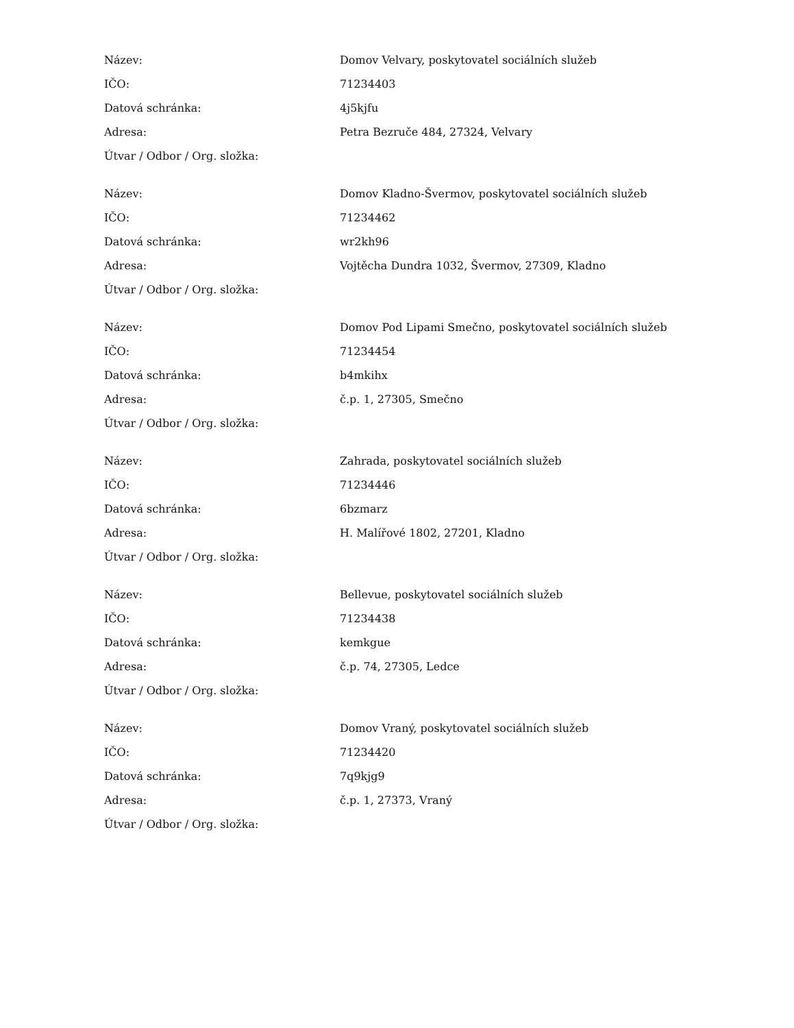| Název: | Domov Velvary, poskytovatel sociálních služeb |
| IČO: | 71234403 |
| Datová schránka: | 4j5kjfu |
| Adresa: | Petra Bezruče 484, 27324, Velvary |
| Útvar / Odbor / Org. složka: | |
| Název: | Domov Kladno-Švermov, poskytovatel sociálních služeb |
| IČO: | 71234462 |
| Datová schránka: | wr2kh96 |
| Adresa: | Vojtěcha Dundra 1032, Švermov, 27309, Kladno |
| Útvar / Odbor / Org. složka: | |
| Název: | Domov Pod Lipami Smečno, poskytovatel sociálních služeb |
| IČO: | 71234454 |
| Datová schránka: | b4mkihx |
| Adresa: | č.p. 1, 27305, Smečno |
| Útvar / Odbor / Org. složka: | |
| Název: | Zahrada, poskytovatel sociálních služeb |
| IČO: | 71234446 |
| Datová schránka: | 6bzmarz |
| Adresa: | H. Malířové 1802, 27201, Kladno |
| Útvar / Odbor / Org. složka: | |
| Název: | Bellevue, poskytovatel sociálních služeb |
| IČO: | 71234438 |
| Datová schránka: | kemkgue |
| Adresa: | č.p. 74, 27305, Ledce |
| Útvar / Odbor / Org. složka: | |
| Název: | Domov Vraný, poskytovatel sociálních služeb |
| IČO: | 71234420 |
| Datová schránka: | 7q9kjg9 |
| Adresa: | č.p. 1, 27373, Vraný |
| Útvar / Odbor / Org. složka: | |